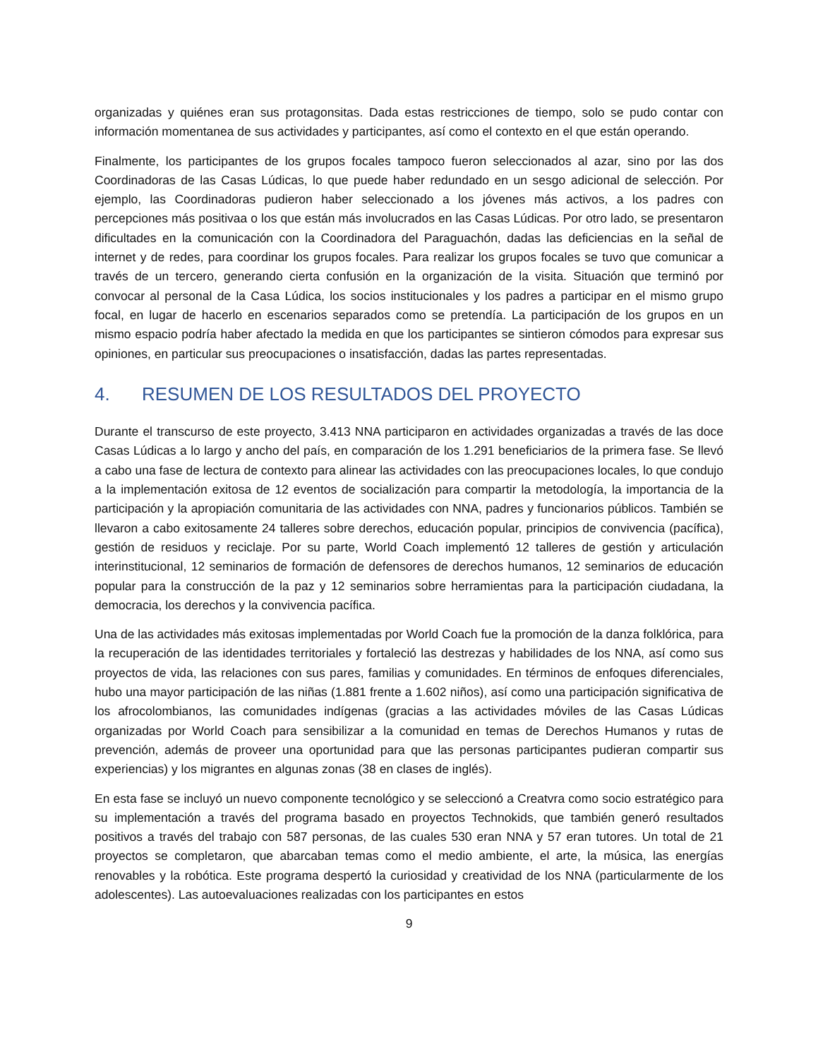organizadas y quiénes eran sus protagonsitas. Dada estas restricciones de tiempo, solo se pudo contar con información momentanea de sus actividades y participantes, así como el contexto en el que están operando.
Finalmente, los participantes de los grupos focales tampoco fueron seleccionados al azar, sino por las dos Coordinadoras de las Casas Lúdicas, lo que puede haber redundado en un sesgo adicional de selección. Por ejemplo, las Coordinadoras pudieron haber seleccionado a los jóvenes más activos, a los padres con percepciones más positivaa o los que están más involucrados en las Casas Lúdicas. Por otro lado, se presentaron dificultades en la comunicación con la Coordinadora del Paraguachón, dadas las deficiencias en la señal de internet y de redes, para coordinar los grupos focales. Para realizar los grupos focales se tuvo que comunicar a través de un tercero, generando cierta confusión en la organización de la visita. Situación que terminó por convocar al personal de la Casa Lúdica, los socios institucionales y los padres a participar en el mismo grupo focal, en lugar de hacerlo en escenarios separados como se pretendía. La participación de los grupos en un mismo espacio podría haber afectado la medida en que los participantes se sintieron cómodos para expresar sus opiniones, en particular sus preocupaciones o insatisfacción, dadas las partes representadas.
4. RESUMEN DE LOS RESULTADOS DEL PROYECTO
Durante el transcurso de este proyecto, 3.413 NNA participaron en actividades organizadas a través de las doce Casas Lúdicas a lo largo y ancho del país, en comparación de los 1.291 beneficiarios de la primera fase. Se llevó a cabo una fase de lectura de contexto para alinear las actividades con las preocupaciones locales, lo que condujo a la implementación exitosa de 12 eventos de socialización para compartir la metodología, la importancia de la participación y la apropiación comunitaria de las actividades con NNA, padres y funcionarios públicos. También se llevaron a cabo exitosamente 24 talleres sobre derechos, educación popular, principios de convivencia (pacífica), gestión de residuos y reciclaje. Por su parte, World Coach implementó 12 talleres de gestión y articulación interinstitucional, 12 seminarios de formación de defensores de derechos humanos, 12 seminarios de educación popular para la construcción de la paz y 12 seminarios sobre herramientas para la participación ciudadana, la democracia, los derechos y la convivencia pacífica.
Una de las actividades más exitosas implementadas por World Coach fue la promoción de la danza folklórica, para la recuperación de las identidades territoriales y fortaleció las destrezas y habilidades de los NNA, así como sus proyectos de vida, las relaciones con sus pares, familias y comunidades. En términos de enfoques diferenciales, hubo una mayor participación de las niñas (1.881 frente a 1.602 niños), así como una participación significativa de los afrocolombianos, las comunidades indígenas (gracias a las actividades móviles de las Casas Lúdicas organizadas por World Coach para sensibilizar a la comunidad en temas de Derechos Humanos y rutas de prevención, además de proveer una oportunidad para que las personas participantes pudieran compartir sus experiencias) y los migrantes en algunas zonas (38 en clases de inglés).
En esta fase se incluyó un nuevo componente tecnológico y se seleccionó a Creatvra como socio estratégico para su implementación a través del programa basado en proyectos Technokids, que también generó resultados positivos a través del trabajo con 587 personas, de las cuales 530 eran NNA y 57 eran tutores. Un total de 21 proyectos se completaron, que abarcaban temas como el medio ambiente, el arte, la música, las energías renovables y la robótica. Este programa despertó la curiosidad y creatividad de los NNA (particularmente de los adolescentes). Las autoevaluaciones realizadas con los participantes en estos
9